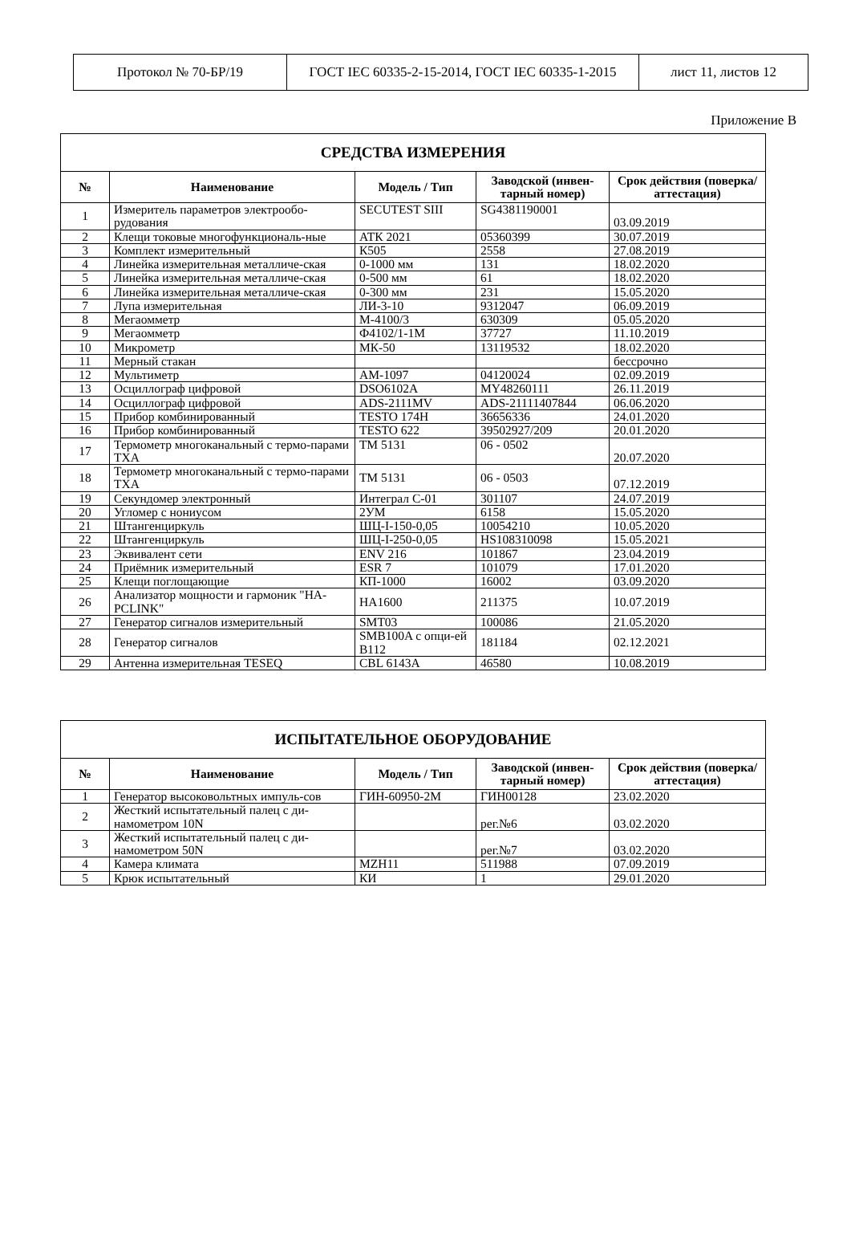| Протокол № 70-БР/19 | ГОСТ IEC 60335-2-15-2014, ГОСТ IEC 60335-1-2015 | лист 11, листов 12 |
Приложение В
| СРЕДСТВА ИЗМЕРЕНИЯ | | | | |
| № | Наименование | Модель / Тип | Заводской (инвен-тарный номер) | Срок действия (поверка/аттестация) |
| 1 | Измеритель параметров электрообо-рудования | SECUTEST SIII | SG4381190001 | 03.09.2019 |
| 2 | Клещи токовые многофункциональ-ные | АТК 2021 | 05360399 | 30.07.2019 |
| 3 | Комплект измерительный | К505 | 2558 | 27.08.2019 |
| 4 | Линейка измерительная металличе-ская | 0-1000 мм | 131 | 18.02.2020 |
| 5 | Линейка измерительная металличе-ская | 0-500 мм | 61 | 18.02.2020 |
| 6 | Линейка измерительная металличе-ская | 0-300 мм | 231 | 15.05.2020 |
| 7 | Лупа измерительная | ЛИ-3-10 | 9312047 | 06.09.2019 |
| 8 | Мегаомметр | М-4100/3 | 630309 | 05.05.2020 |
| 9 | Мегаомметр | Ф4102/1-1М | 37727 | 11.10.2019 |
| 10 | Микрометр | МК-50 | 13119532 | 18.02.2020 |
| 11 | Мерный стакан | | | бессрочно |
| 12 | Мультиметр | AM-1097 | 04120024 | 02.09.2019 |
| 13 | Осциллограф цифровой | DSO6102A | MY48260111 | 26.11.2019 |
| 14 | Осциллограф цифровой | ADS-2111MV | ADS-21111407844 | 06.06.2020 |
| 15 | Прибор комбинированный | TESTO 174H | 36656336 | 24.01.2020 |
| 16 | Прибор комбинированный | TESTO 622 | 39502927/209 | 20.01.2020 |
| 17 | Термометр многоканальный с термо-парами ТХА | ТМ 5131 | 06 - 0502 | 20.07.2020 |
| 18 | Термометр многоканальный с термо-парами ТХА | ТМ 5131 | 06 - 0503 | 07.12.2019 |
| 19 | Секундомер электронный | Интеграл С-01 | 301107 | 24.07.2019 |
| 20 | Угломер с нониусом | 2УМ | 6158 | 15.05.2020 |
| 21 | Штангенциркуль | ШЦ-I-150-0,05 | 10054210 | 10.05.2020 |
| 22 | Штангенциркуль | ШЦ-I-250-0,05 | HS108310098 | 15.05.2021 |
| 23 | Эквивалент сети | ENV 216 | 101867 | 23.04.2019 |
| 24 | Приёмник измерительный | ESR 7 | 101079 | 17.01.2020 |
| 25 | Клещи поглощающие | КП-1000 | 16002 | 03.09.2020 |
| 26 | Анализатор мощности и гармоник "HA-PCLINK" | HA1600 | 211375 | 10.07.2019 |
| 27 | Генератор сигналов измерительный | SMT03 | 100086 | 21.05.2020 |
| 28 | Генератор сигналов | SMB100A с опци-ей B112 | 181184 | 02.12.2021 |
| 29 | Антенна измерительная TESEQ | CBL 6143A | 46580 | 10.08.2019 |
| ИСПЫТАТЕЛЬНОЕ ОБОРУДОВАНИЕ | | | | |
| № | Наименование | Модель / Тип | Заводской (инвен-тарный номер) | Срок действия (поверка/аттестация) |
| 1 | Генератор высоковольтных импуль-сов | ГИН-60950-2М | ГИН00128 | 23.02.2020 |
| 2 | Жесткий испытательный палец с ди-намометром 10N | | рег.№6 | 03.02.2020 |
| 3 | Жесткий испытательный палец с ди-намометром 50N | | рег.№7 | 03.02.2020 |
| 4 | Камера климата | MZH11 | 511988 | 07.09.2019 |
| 5 | Крюк испытательный | КИ | 1 | 29.01.2020 |